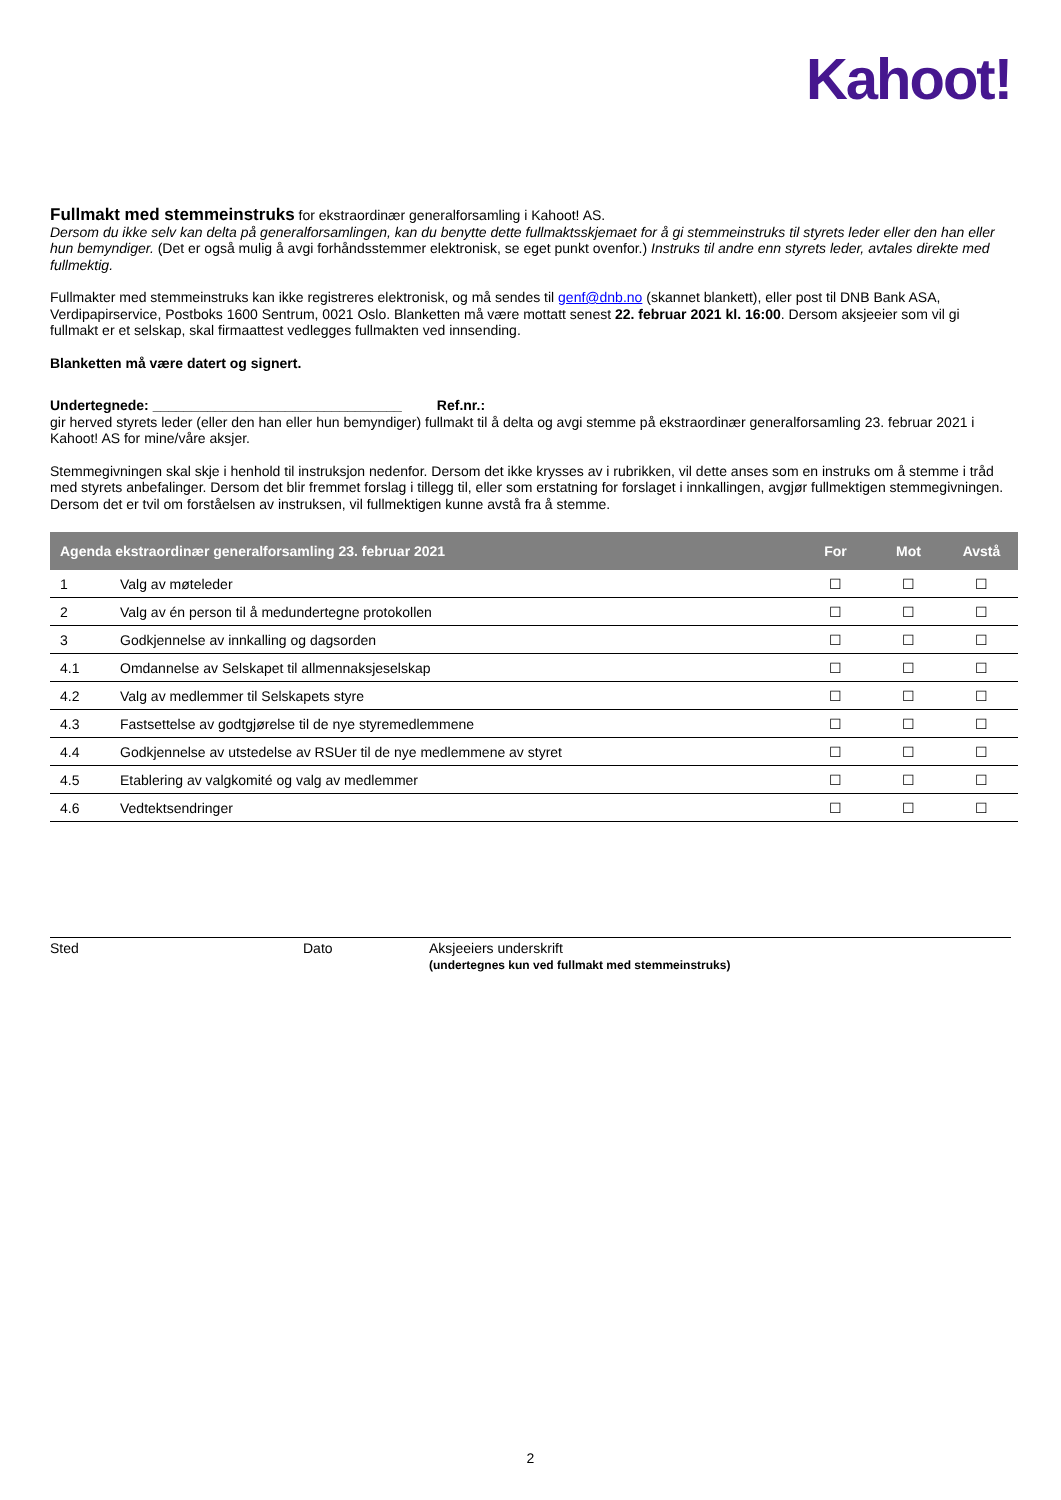Kahoot!
Fullmakt med stemmeinstruks for ekstraordinær generalforsamling i Kahoot! AS.
Dersom du ikke selv kan delta på generalforsamlingen, kan du benytte dette fullmaktsskjemaet for å gi stemmeinstruks til styrets leder eller den han eller hun bemyndiger. (Det er også mulig å avgi forhåndsstemmer elektronisk, se eget punkt ovenfor.) Instruks til andre enn styrets leder, avtales direkte med fullmektig.
Fullmakter med stemmeinstruks kan ikke registreres elektronisk, og må sendes til genf@dnb.no (skannet blankett), eller post til DNB Bank ASA, Verdipapirservice, Postboks 1600 Sentrum, 0021 Oslo. Blanketten må være mottatt senest 22. februar 2021 kl. 16:00. Dersom aksjeeier som vil gi fullmakt er et selskap, skal firmaattest vedlegges fullmakten ved innsending.
Blanketten må være datert og signert.
Undertegnede: ________________________________ Ref.nr.:
gir herved styrets leder (eller den han eller hun bemyndiger) fullmakt til å delta og avgi stemme på ekstraordinær generalforsamling 23. februar 2021 i Kahoot! AS for mine/våre aksjer.
Stemmegivningen skal skje i henhold til instruksjon nedenfor. Dersom det ikke krysses av i rubrikken, vil dette anses som en instruks om å stemme i tråd med styrets anbefalinger. Dersom det blir fremmet forslag i tillegg til, eller som erstatning for forslaget i innkallingen, avgjør fullmektigen stemmegivningen. Dersom det er tvil om forståelsen av instruksen, vil fullmektigen kunne avstå fra å stemme.
| Agenda ekstraordinær generalforsamling 23. februar 2021 | | For | Mot | Avstå |
| --- | --- | --- | --- | --- |
| 1 | Valg av møteleder | ☐ | ☐ | ☐ |
| 2 | Valg av én person til å medundertegne protokollen | ☐ | ☐ | ☐ |
| 3 | Godkjennelse av innkalling og dagsorden | ☐ | ☐ | ☐ |
| 4.1 | Omdannelse av Selskapet til allmennaksjeselskap | ☐ | ☐ | ☐ |
| 4.2 | Valg av medlemmer til Selskapets styre | ☐ | ☐ | ☐ |
| 4.3 | Fastsettelse av godtgjørelse til de nye styremedlemmene | ☐ | ☐ | ☐ |
| 4.4 | Godkjennelse av utstedelse av RSUer til de nye medlemmene av styret | ☐ | ☐ | ☐ |
| 4.5 | Etablering av valgkomité og valg av medlemmer | ☐ | ☐ | ☐ |
| 4.6 | Vedtektsendringer | ☐ | ☐ | ☐ |
Sted Dato Aksjeeiers underskrift
(undertegnes kun ved fullmakt med stemmeinstruks)
2